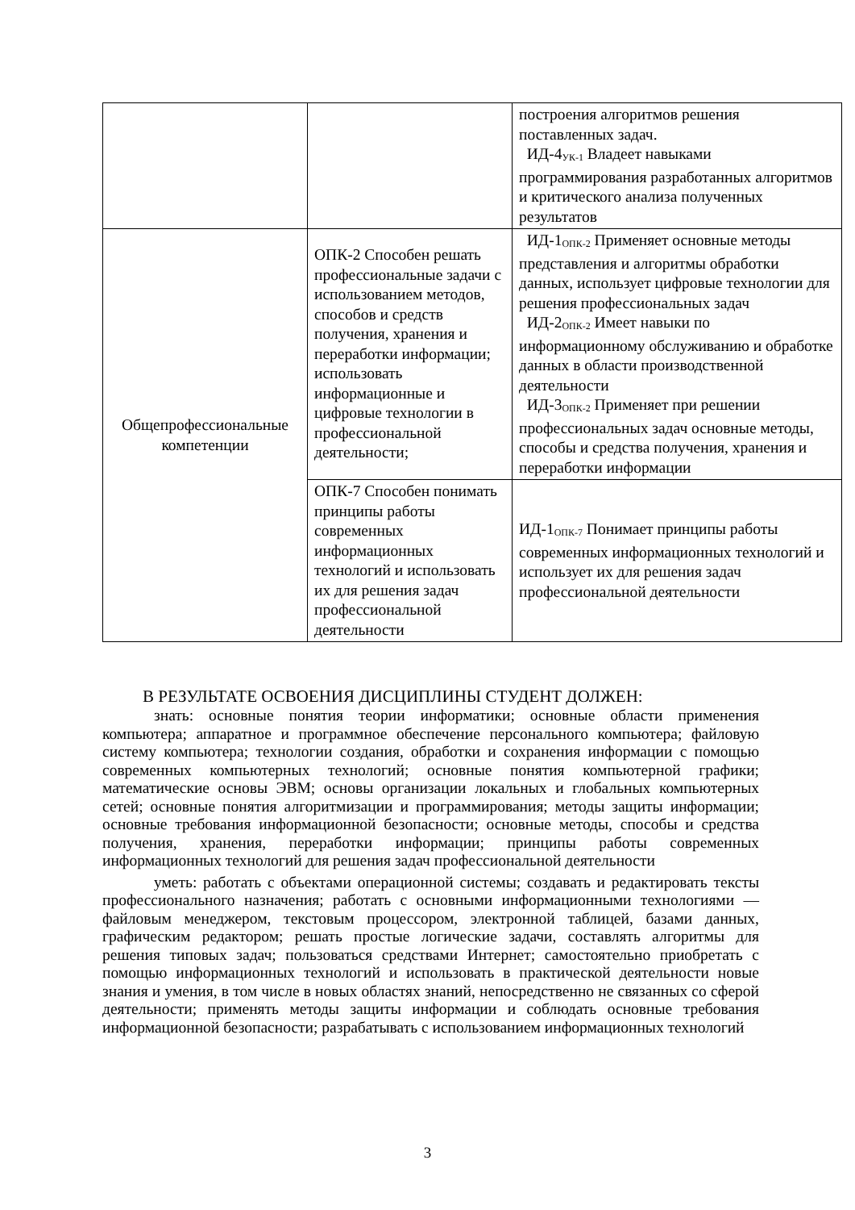| | | построения алгоритмов решения поставленных задач. ИД-4<sub>УК-1</sub> Владеет навыками программирования разработанных алгоритмов и критического анализа полученных результатов |
| Общепрофессиональные компетенции | ОПК-2 Способен решать профессиональные задачи с использованием методов, способов и средств получения, хранения и переработки информации; использовать информационные и цифровые технологии в профессиональной деятельности; | ИД-1<sub>ОПК-2</sub> Применяет основные методы представления и алгоритмы обработки данных, использует цифровые технологии для решения профессиональных задач ИД-2<sub>ОПК-2</sub> Имеет навыки по информационному обслуживанию и обработке данных в области производственной деятельности ИД-3<sub>ОПК-2</sub> Применяет при решении профессиональных задач основные методы, способы и средства получения, хранения и переработки информации |
| | ОПК-7 Способен понимать принципы работы современных информационных технологий и использовать их для решения задач профессиональной деятельности | ИД-1<sub>ОПК-7</sub> Понимает принципы работы современных информационных технологий и использует их для решения задач профессиональной деятельности |
В РЕЗУЛЬТАТЕ ОСВОЕНИЯ ДИСЦИПЛИНЫ СТУДЕНТ ДОЛЖЕН:
знать: основные понятия теории информатики; основные области применения компьютера; аппаратное и программное обеспечение персонального компьютера; файловую систему компьютера; технологии создания, обработки и сохранения информации с помощью современных компьютерных технологий; основные понятия компьютерной графики; математические основы ЭВМ; основы организации локальных и глобальных компьютерных сетей; основные понятия алгоритмизации и программирования; методы защиты информации; основные требования информационной безопасности; основные методы, способы и средства получения, хранения, переработки информации; принципы работы современных информационных технологий для решения задач профессиональной деятельности
уметь: работать с объектами операционной системы; создавать и редактировать тексты профессионального назначения; работать с основными информационными технологиями — файловым менеджером, текстовым процессором, электронной таблицей, базами данных, графическим редактором; решать простые логические задачи, составлять алгоритмы для решения типовых задач; пользоваться средствами Интернет; самостоятельно приобретать с помощью информационных технологий и использовать в практической деятельности новые знания и умения, в том числе в новых областях знаний, непосредственно не связанных со сферой деятельности; применять методы защиты информации и соблюдать основные требования информационной безопасности; разрабатывать с использованием информационных технологий
3